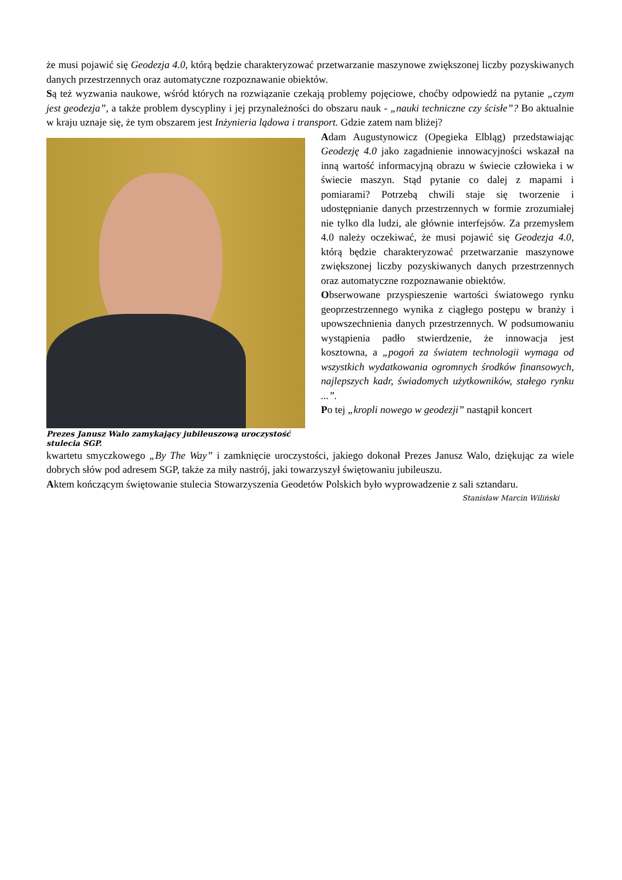że musi pojawić się Geodezja 4.0, którą będzie charakteryzować przetwarzanie maszynowe zwiększonej liczby pozyskiwanych danych przestrzennych oraz automatyczne rozpoznawanie obiektów.
Są też wyzwania naukowe, wśród których na rozwiązanie czekają problemy pojęciowe, choćby odpowiedź na pytanie „czym jest geodezja”, a także problem dyscypliny i jej przynależności do obszaru nauk - „nauki techniczne czy ścisłe”? Bo aktualnie w kraju uznaje się, że tym obszarem jest Inżynieria lądowa i transport. Gdzie zatem nam bliżej?
Prezes Janusz Walo zamykający jubileuszową uroczystość stulecia SGP.
Adam Augustynowicz (Opegieka Elbląg) przedstawiając Geodezję 4.0 jako zagadnienie innowacyjności wskazał na inną wartość informacyjną obrazu w świecie człowieka i w świecie maszyn. Stąd pytanie co dalej z mapami i pomiarami? Potrzebą chwili staje się tworzenie i udostępnianie danych przestrzennych w formie zrozumiałej nie tylko dla ludzi, ale głównie interfejsów. Za przemysłem 4.0 należy oczekiwać, że musi pojawić się Geodezja 4.0, którą będzie charakteryzować przetwarzanie maszynowe zwiększonej liczby pozyskiwanych danych przestrzennych oraz automatyczne rozpoznawanie obiektów.
Obserwowane przyspieszenie wartości światowego rynku geoprzestrzennego wynika z ciągłego postępu w branży i upowszechnienia danych przestrzennych. W podsumowaniu wystąpienia padło stwierdzenie, że innowacja jest kosztowna, a „pogoń za światem technologii wymaga od wszystkich wydatkowania ogromnych środków finansowych, najlepszych kadr, świadomych użytkowników, stałego rynku ...”.
Po tej „kropli nowego w geodezji” nastąpił koncert
kwartetu smyczkowego „By The Way” i zamknięcie uroczystości, jakiego dokonał Prezes Janusz Walo, dziękując za wiele dobrych słów pod adresem SGP, także za miły nastrój, jaki towarzyszył świętowaniu jubileuszu.
Aktem kończącym świętowanie stulecia Stowarzyszenia Geodetów Polskich było wyprowadzenie z sali sztandaru. Stanisław Marcin Wiliński